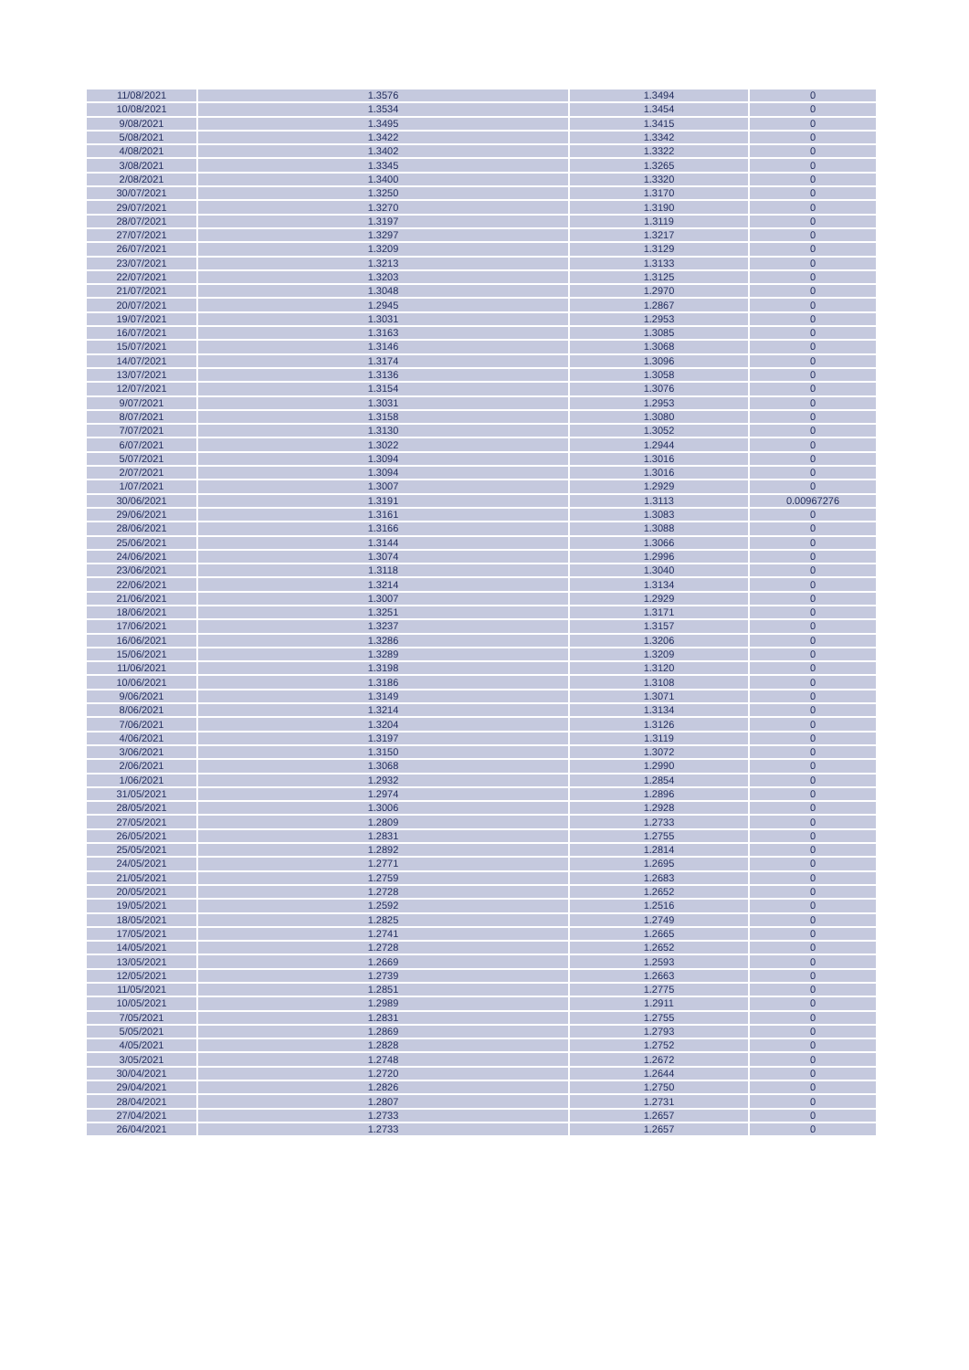| 11/08/2021 | 1.3576 | 1.3494 | 0 |
| 10/08/2021 | 1.3534 | 1.3454 | 0 |
| 9/08/2021 | 1.3495 | 1.3415 | 0 |
| 5/08/2021 | 1.3422 | 1.3342 | 0 |
| 4/08/2021 | 1.3402 | 1.3322 | 0 |
| 3/08/2021 | 1.3345 | 1.3265 | 0 |
| 2/08/2021 | 1.3400 | 1.3320 | 0 |
| 30/07/2021 | 1.3250 | 1.3170 | 0 |
| 29/07/2021 | 1.3270 | 1.3190 | 0 |
| 28/07/2021 | 1.3197 | 1.3119 | 0 |
| 27/07/2021 | 1.3297 | 1.3217 | 0 |
| 26/07/2021 | 1.3209 | 1.3129 | 0 |
| 23/07/2021 | 1.3213 | 1.3133 | 0 |
| 22/07/2021 | 1.3203 | 1.3125 | 0 |
| 21/07/2021 | 1.3048 | 1.2970 | 0 |
| 20/07/2021 | 1.2945 | 1.2867 | 0 |
| 19/07/2021 | 1.3031 | 1.2953 | 0 |
| 16/07/2021 | 1.3163 | 1.3085 | 0 |
| 15/07/2021 | 1.3146 | 1.3068 | 0 |
| 14/07/2021 | 1.3174 | 1.3096 | 0 |
| 13/07/2021 | 1.3136 | 1.3058 | 0 |
| 12/07/2021 | 1.3154 | 1.3076 | 0 |
| 9/07/2021 | 1.3031 | 1.2953 | 0 |
| 8/07/2021 | 1.3158 | 1.3080 | 0 |
| 7/07/2021 | 1.3130 | 1.3052 | 0 |
| 6/07/2021 | 1.3022 | 1.2944 | 0 |
| 5/07/2021 | 1.3094 | 1.3016 | 0 |
| 2/07/2021 | 1.3094 | 1.3016 | 0 |
| 1/07/2021 | 1.3007 | 1.2929 | 0 |
| 30/06/2021 | 1.3191 | 1.3113 | 0.00967276 |
| 29/06/2021 | 1.3161 | 1.3083 | 0 |
| 28/06/2021 | 1.3166 | 1.3088 | 0 |
| 25/06/2021 | 1.3144 | 1.3066 | 0 |
| 24/06/2021 | 1.3074 | 1.2996 | 0 |
| 23/06/2021 | 1.3118 | 1.3040 | 0 |
| 22/06/2021 | 1.3214 | 1.3134 | 0 |
| 21/06/2021 | 1.3007 | 1.2929 | 0 |
| 18/06/2021 | 1.3251 | 1.3171 | 0 |
| 17/06/2021 | 1.3237 | 1.3157 | 0 |
| 16/06/2021 | 1.3286 | 1.3206 | 0 |
| 15/06/2021 | 1.3289 | 1.3209 | 0 |
| 11/06/2021 | 1.3198 | 1.3120 | 0 |
| 10/06/2021 | 1.3186 | 1.3108 | 0 |
| 9/06/2021 | 1.3149 | 1.3071 | 0 |
| 8/06/2021 | 1.3214 | 1.3134 | 0 |
| 7/06/2021 | 1.3204 | 1.3126 | 0 |
| 4/06/2021 | 1.3197 | 1.3119 | 0 |
| 3/06/2021 | 1.3150 | 1.3072 | 0 |
| 2/06/2021 | 1.3068 | 1.2990 | 0 |
| 1/06/2021 | 1.2932 | 1.2854 | 0 |
| 31/05/2021 | 1.2974 | 1.2896 | 0 |
| 28/05/2021 | 1.3006 | 1.2928 | 0 |
| 27/05/2021 | 1.2809 | 1.2733 | 0 |
| 26/05/2021 | 1.2831 | 1.2755 | 0 |
| 25/05/2021 | 1.2892 | 1.2814 | 0 |
| 24/05/2021 | 1.2771 | 1.2695 | 0 |
| 21/05/2021 | 1.2759 | 1.2683 | 0 |
| 20/05/2021 | 1.2728 | 1.2652 | 0 |
| 19/05/2021 | 1.2592 | 1.2516 | 0 |
| 18/05/2021 | 1.2825 | 1.2749 | 0 |
| 17/05/2021 | 1.2741 | 1.2665 | 0 |
| 14/05/2021 | 1.2728 | 1.2652 | 0 |
| 13/05/2021 | 1.2669 | 1.2593 | 0 |
| 12/05/2021 | 1.2739 | 1.2663 | 0 |
| 11/05/2021 | 1.2851 | 1.2775 | 0 |
| 10/05/2021 | 1.2989 | 1.2911 | 0 |
| 7/05/2021 | 1.2831 | 1.2755 | 0 |
| 5/05/2021 | 1.2869 | 1.2793 | 0 |
| 4/05/2021 | 1.2828 | 1.2752 | 0 |
| 3/05/2021 | 1.2748 | 1.2672 | 0 |
| 30/04/2021 | 1.2720 | 1.2644 | 0 |
| 29/04/2021 | 1.2826 | 1.2750 | 0 |
| 28/04/2021 | 1.2807 | 1.2731 | 0 |
| 27/04/2021 | 1.2733 | 1.2657 | 0 |
| 26/04/2021 | 1.2733 | 1.2657 | 0 |